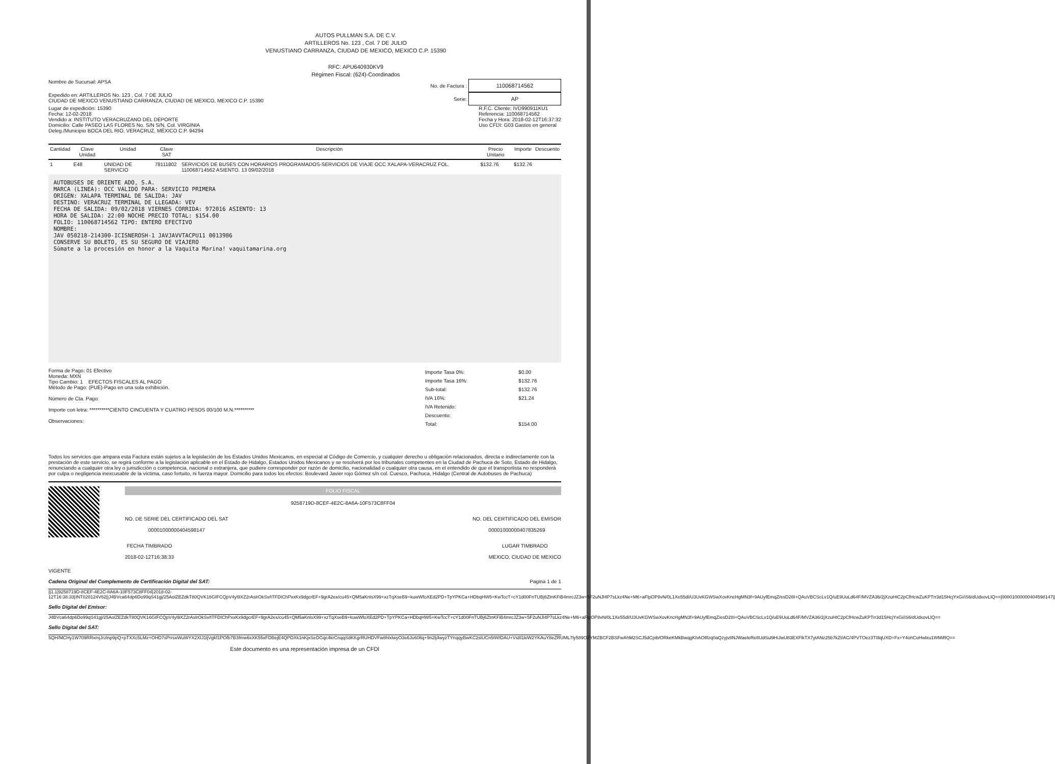AUTOS PULLMAN S.A. DE C.V.
ARTILLEROS No. 123 , Col. 7 DE JULIO
VENUSTIANO CARRANZA, CIUDAD DE MEXICO, MEXICO C.P. 15390
RFC: APU640930KV9
Régimen Fiscal: (624)-Coordinados
Nombre de Sucursal: APSA No. de Factura : 110068714562
Expedido en: ARTILLEROS No. 123 , Col. 7 DE JULIO
CIUDAD DE MEXICO VENUSTIANO CARRANZA, CIUDAD DE MEXICO, MEXICO C.P. 15390
Serie: AP
Lugar de expedición: 15390
Fecha: 12-02-2018
Vendido a: INSTITUTO VERACRUZANO DEL DEPORTE
Domicilio: Calle PASEO LAS FLORES No. S/N S/N, Col. VIRGINIA
Deleg./Municipio BOCA DEL RIO, VERACRUZ, MÉXICO C.P. 94294
R.F.C. Cliente: IVD990911KU1
Referencia: 110068714562
Fecha y Hora: 2018-02-12T16:37:32
Uso CFDI: G03 Gastos en general
| Cantidad | Clave Unidad | Unidad | Clave SAT | Descripción | Precio Unitario | Importe | Descuento |
| --- | --- | --- | --- | --- | --- | --- | --- |
| 1 | E48 | UNIDAD DE SERVICIO | 78111802 | SERVICIOS DE BUSES CON HORARIOS PROGRAMADOS-SERVICIOS DE VIAJE OCC XALAPA-VERACRUZ FOL. 110068714562 ASIENTO. 13 09/02/2018 | $132.76 | $132.76 | |
AUTOBUSES DE ORIENTE ADO, S.A.
MARCA (LINEA): OCC VALIDO PARA: SERVICIO PRIMERA
ORIGEN: XALAPA TERMINAL DE SALIDA: JAV
DESTINO: VERACRUZ TERMINAL DE LLEGADA: VEV
FECHA DE SALIDA: 09/02/2018 VIERNES CORRIDA: 972016 ASIENTO: 13
HORA DE SALIDA: 22:00 NOCHE PRECIO TOTAL: $154.00
FOLIO: 110068714562 TIPO: ENTERO EFECTIVO
NOMBRE:
JAV 050218-214300-ICISNEROSH-1 JAVJAVVTACPU11 0013986
CONSERVE SU BOLETO, ES SU SEGURO DE VIAJERO
Súmate a la procesión en honor a la Vaquita Marina! vaquitamarina.org
Forma de Pago: 01 Efectivo
Moneda: MXN
Tipo Cambio: 1 EFECTOS FISCALES AL PAGO
Método de Pago: (PUE)-Pago en una sola exhibición.
Número de Cta. Pago:
Importe con letra: **********CIENTO CINCUENTA Y CUATRO PESOS 00/100 M.N.**********
Observaciones:
| Importe Tasa 0%: | $0.00 |
| Importe Tasa 16%: | $132.76 |
| Sub-total: | $132.76 |
| IVA 16%: | $21.24 |
| IVA Retenido: | |
| Descuento: | |
| Total: | $154.00 |
Todos los servicios que ampara esta Factura están sujetos a la legislación de los Estados Unidos Mexicanos, en especial al Código de Comercio, y cualquier derecho u obligación relacionados, directa e indirectamente con la prestación de este servicio, se regirá conforme a la legislación aplicable en el Estado de Hidalgo, Estados Unidos Mexicanos y se resolverá por los tribunales competentes en la Ciudad de Pachuca de Soto, Estado de Hidalgo, renunciando a cualquier otra ley o jurisdicción o competencia, nacional o extranjera, que pudiere corresponder por razón de domicilio, nacionalidad o cualquier otra causa, en el entendido de que el transportista no responderá por culpa o negligencia inexcusable de la víctima, caso fortuito, ni fuerza mayor. Domicilio para todos los efectos: Boulevard Javier rojo Gómez s/n col. Cuesco, Pachuca, Hidalgo (Central de Autobuses de Pachuca)
VIGENTE
FOLIO FISCAL
9258719D-8CEF-4E2C-8A6A-10F573C8FF04
NO. DE SERIE DEL CERTIFICADO DEL SAT
00001000000404598147
NO. DEL CERTIFICADO DEL EMISOR
00001000000407835269
FECHA TIMBRADO
2018-02-12T16:38:33
LUGAR TIMBRADO
MEXICO, CIUDAD DE MEXICO
Cadena Original del Complemento de Certificación Digital del SAT: Pagina 1 de 1
||1.1|9258719D-8CEF-4E2C-8A6A-10F573C8FF04|2018-02-12T16:38:33|INT020124V62||J4BVca64dp6Do99qS41gj/25AolZEZdkT80QVK16GIFCQpV4yl9XZ2rAslrOkSv/tTFDIChPxxKx9dgcrEF+9grA2ex/cu45+QM5aKnlsX99+xzTqXseB9+kuwWfoXEd2PD+TpYPKCa+HDbqHW5+KwTccT+cY1d00FnTUBj6ZtnKFiB4mrcJZ3w+5F2uNJl4P7sLkz4Ne+M6+aFlpOP8vN/0L1Xe55dl/U3UvKGWSwXovKncHgMN3f+9AUyfEmqZ/esD28I+QAuVBCScLv1Q/uE9UuLd64F/MVZA36/2jXzuHtC2pCfHcwZuKPTrr3d15HcjYxGi/iS6/dUdxovLIQ==|00001000000404598147||
Sello Digital del Emisor:
J4BVca64dp6Do99qS41gj/25AolZEZdkT80QVK16GIFCQpV4yl9XZ2rAslrOkSv/tTFDIChPxxKx9dgcrEF+9grA2ex/cu45+QM5aKnlsX99+xzTqXseB9+kuwWfoXEd2PD+TpYPKCa+HDbqHW5+KwTccT+cY1d00FnTUBj6ZtnKFiB4mrcJZ3w+5F2uNJl4P7sLkz4Ne+M6+aFlpOP8vN/0L1Xe55dl/U3UvKGWSwXovKncHgMN3f+9AUyfEmqZ/esD28I+QAuVBCScLv1Q/uE9UuLd64F/MVZA36/2jXzuHtC2pCfHcwZuKPTrr3d15HcjYxGi/iS6/dUdxovLIQ==
Sello Digital del SAT:
5QH/MCHy1W709RRxmjJrzlnp9pQ+pTXXc5LMz+OHD7sPrrsxWuWYX2XIJ1ljVgkf1POfb7B3fmw6xXK55xFDBejE4QPDXk1nKjxSeDGqc4krCnqqSdKKgrRUHDVFw8hlxlwyO3e6Ju60ltq+9n2lj4wyzTYnqqyBwKC2slUCn5tWIDAU+Vs8l1kiW2YKAuY8eZRUML7ly589OZYMZBCF2BSFwAhM2SCJ5dCpib/ORkeKMkBwqgKhAOIlfzq0aQzyjv8NJWaeleRe8UdSul9HiJwU83EXFlkTX7ytANz25b7kZt/AC/4PVTOez3T0lqUXD+Fx+Y4ohCoHwlxu1WMiRQ==
Este documento es una representación impresa de un CFDI